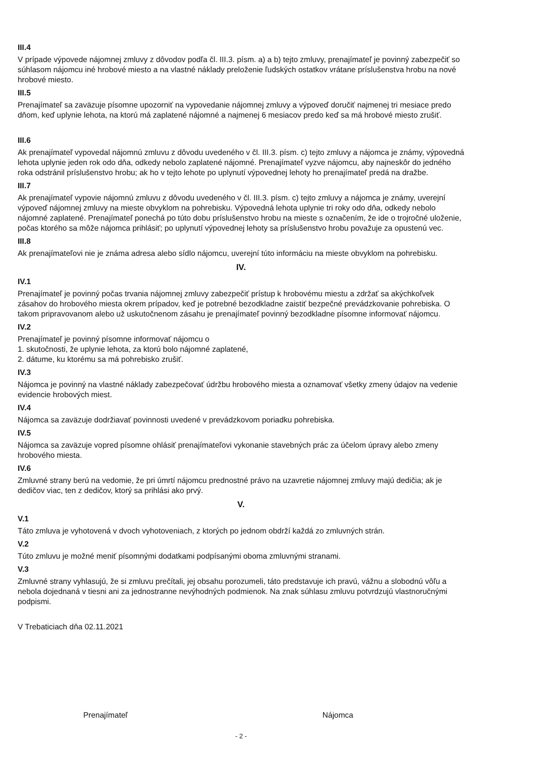III.4
V prípade výpovede nájomnej zmluvy z dôvodov podľa čl. III.3. písm. a) a b) tejto zmluvy, prenajímateľ je povinný zabezpečiť so súhlasom nájomcu iné hrobové miesto a na vlastné náklady preloženie ľudských ostatkov vrátane príslušenstva hrobu na nové hrobové miesto.
III.5
Prenajímateľ sa zaväzuje písomne upozorniť na vypovedanie nájomnej zmluvy a výpoveď doručiť najmenej tri mesiace predo dňom, keď uplynie lehota, na ktorú má zaplatené nájomné a najmenej 6 mesiacov predo keď sa má hrobové miesto zrušiť.
III.6
Ak prenajímateľ vypovedal nájomnú zmluvu z dôvodu uvedeného v čl. III.3. písm. c) tejto zmluvy a nájomca je známy, výpovedná lehota uplynie jeden rok odo dňa, odkedy nebolo zaplatené nájomné. Prenajímateľ vyzve nájomcu, aby najneskôr do jedného roka odstránil príslušenstvo hrobu; ak ho v tejto lehote po uplynutí výpovednej lehoty ho prenajímateľ predá na dražbe.
III.7
Ak prenajímateľ vypovie nájomnú zmluvu z dôvodu uvedeného v čl. III.3. písm. c) tejto zmluvy a nájomca je známy, uverejní výpoveď nájomnej zmluvy na mieste obvyklom na pohrebisku. Výpovedná lehota uplynie tri roky odo dňa, odkedy nebolo nájomné zaplatené. Prenajímateľ ponechá po túto dobu príslušenstvo hrobu na mieste s označením, že ide o trojročné uloženie, počas ktorého sa môže nájomca prihlásiť; po uplynutí výpovednej lehoty sa príslušenstvo hrobu považuje za opustenú vec.
III.8
Ak prenajímateľovi nie je známa adresa alebo sídlo nájomcu, uverejní túto informáciu na mieste obvyklom na pohrebisku.
IV.
IV.1
Prenajímateľ je povinný počas trvania nájomnej zmluvy zabezpečiť prístup k hrobovému miestu a zdržať sa akýchkoľvek zásahov do hrobového miesta okrem prípadov, keď je potrebné bezodkladne zaistiť bezpečné prevádzkovanie pohrebiska. O takom pripravovanom alebo už uskutočnenom zásahu je prenajímateľ povinný bezodkladne písomne informovať nájomcu.
IV.2
Prenajímateľ je povinný písomne informovať nájomcu o
1. skutočnosti, že uplynie lehota, za ktorú bolo nájomné zaplatené,
2. dátume, ku ktorému sa má pohrebisko zrušiť.
IV.3
Nájomca je povinný na vlastné náklady zabezpečovať údržbu hrobového miesta a oznamovať všetky zmeny údajov na vedenie evidencie hrobových miest.
IV.4
Nájomca sa zaväzuje dodržiavať povinnosti uvedené v prevádzkovom poriadku pohrebiska.
IV.5
Nájomca sa zaväzuje vopred písomne ohlásiť prenajímateľovi vykonanie stavebných prác za účelom úpravy alebo zmeny hrobového miesta.
IV.6
Zmluvné strany berú na vedomie, že pri úmrtí nájomcu prednostné právo na uzavretie nájomnej zmluvy majú dedičia; ak je dedičov viac, ten z dedičov, ktorý sa prihlási ako prvý.
V.
V.1
Táto zmluva je vyhotovená v dvoch vyhotoveniach, z ktorých po jednom obdrží každá zo zmluvných strán.
V.2
Túto zmluvu je možné meniť písomnými dodatkami podpísanými oboma zmluvnými stranami.
V.3
Zmluvné strany vyhlasujú, že si zmluvu prečítali, jej obsahu porozumeli, táto predstavuje ich pravú, vážnu a slobodnú vôľu a nebola dojednaná v tiesni ani za jednostranne nevýhodných podmienok. Na znak súhlasu zmluvu potvrdzujú vlastnoručnými podpismi.
V Trebaticiach dňa 02.11.2021
Prenajímateľ Nájomca
- 2 -